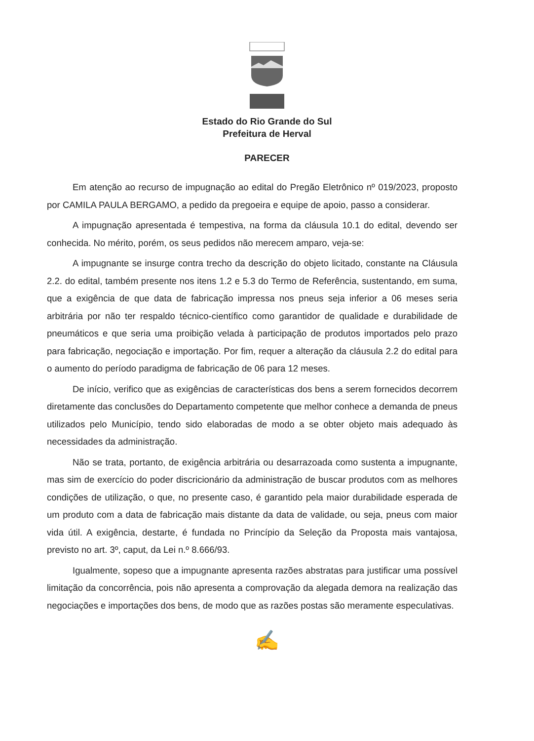Estado do Rio Grande do Sul
Prefeitura de Herval
PARECER
Em atenção ao recurso de impugnação ao edital do Pregão Eletrônico nº 019/2023, proposto por CAMILA PAULA BERGAMO, a pedido da pregoeira e equipe de apoio, passo a considerar.
A impugnação apresentada é tempestiva, na forma da cláusula 10.1 do edital, devendo ser conhecida. No mérito, porém, os seus pedidos não merecem amparo, veja-se:
A impugnante se insurge contra trecho da descrição do objeto licitado, constante na Cláusula 2.2. do edital, também presente nos itens 1.2 e 5.3 do Termo de Referência, sustentando, em suma, que a exigência de que data de fabricação impressa nos pneus seja inferior a 06 meses seria arbitrária por não ter respaldo técnico-científico como garantidor de qualidade e durabilidade de pneumáticos e que seria uma proibição velada à participação de produtos importados pelo prazo para fabricação, negociação e importação. Por fim, requer a alteração da cláusula 2.2 do edital para o aumento do período paradigma de fabricação de 06 para 12 meses.
De início, verifico que as exigências de características dos bens a serem fornecidos decorrem diretamente das conclusões do Departamento competente que melhor conhece a demanda de pneus utilizados pelo Município, tendo sido elaboradas de modo a se obter objeto mais adequado às necessidades da administração.
Não se trata, portanto, de exigência arbitrária ou desarrazoada como sustenta a impugnante, mas sim de exercício do poder discricionário da administração de buscar produtos com as melhores condições de utilização, o que, no presente caso, é garantido pela maior durabilidade esperada de um produto com a data de fabricação mais distante da data de validade, ou seja, pneus com maior vida útil. A exigência, destarte, é fundada no Princípio da Seleção da Proposta mais vantajosa, previsto no art. 3º, caput, da Lei n.º 8.666/93.
Igualmente, sopeso que a impugnante apresenta razões abstratas para justificar uma possível limitação da concorrência, pois não apresenta a comprovação da alegada demora na realização das negociações e importações dos bens, de modo que as razões postas são meramente especulativas.
✍